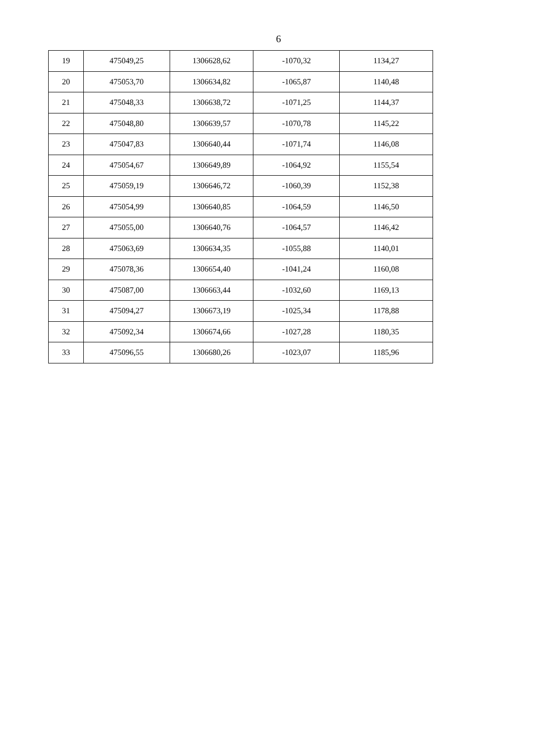6
| 19 | 475049,25 | 1306628,62 | -1070,32 | 1134,27 |
| 20 | 475053,70 | 1306634,82 | -1065,87 | 1140,48 |
| 21 | 475048,33 | 1306638,72 | -1071,25 | 1144,37 |
| 22 | 475048,80 | 1306639,57 | -1070,78 | 1145,22 |
| 23 | 475047,83 | 1306640,44 | -1071,74 | 1146,08 |
| 24 | 475054,67 | 1306649,89 | -1064,92 | 1155,54 |
| 25 | 475059,19 | 1306646,72 | -1060,39 | 1152,38 |
| 26 | 475054,99 | 1306640,85 | -1064,59 | 1146,50 |
| 27 | 475055,00 | 1306640,76 | -1064,57 | 1146,42 |
| 28 | 475063,69 | 1306634,35 | -1055,88 | 1140,01 |
| 29 | 475078,36 | 1306654,40 | -1041,24 | 1160,08 |
| 30 | 475087,00 | 1306663,44 | -1032,60 | 1169,13 |
| 31 | 475094,27 | 1306673,19 | -1025,34 | 1178,88 |
| 32 | 475092,34 | 1306674,66 | -1027,28 | 1180,35 |
| 33 | 475096,55 | 1306680,26 | -1023,07 | 1185,96 |